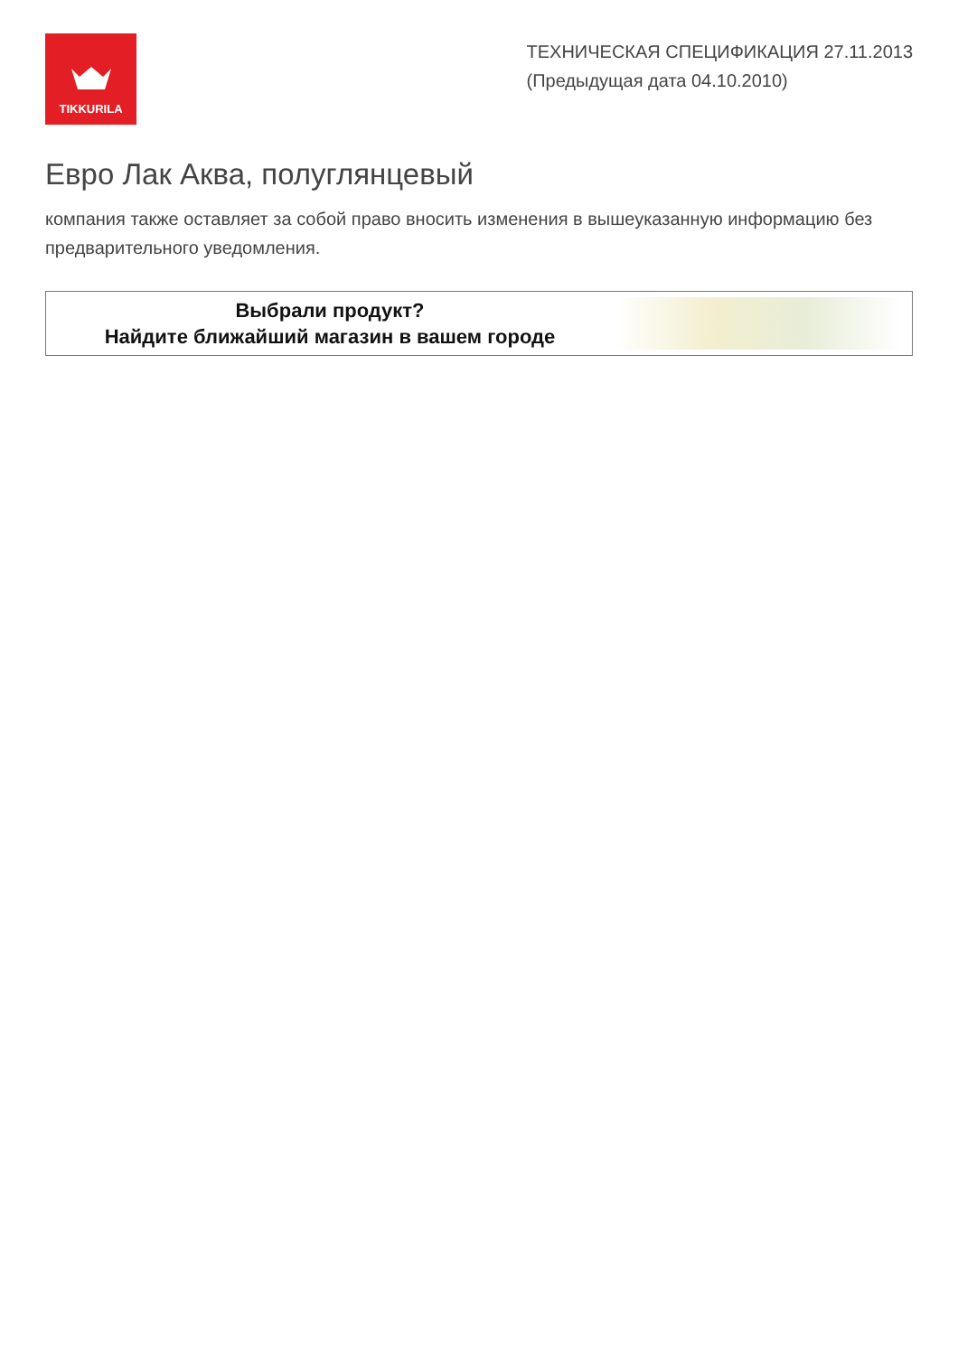TIKKURILA
ТЕХНИЧЕСКАЯ СПЕЦИФИКАЦИЯ 27.11.2013
(Предыдущая дата 04.10.2010)
Евро Лак Аква, полуглянцевый
компания также оставляет за собой право вносить изменения в вышеуказанную информацию без предварительного уведомления.
Выбрали продукт?
Найдите ближайший магазин в вашем городе